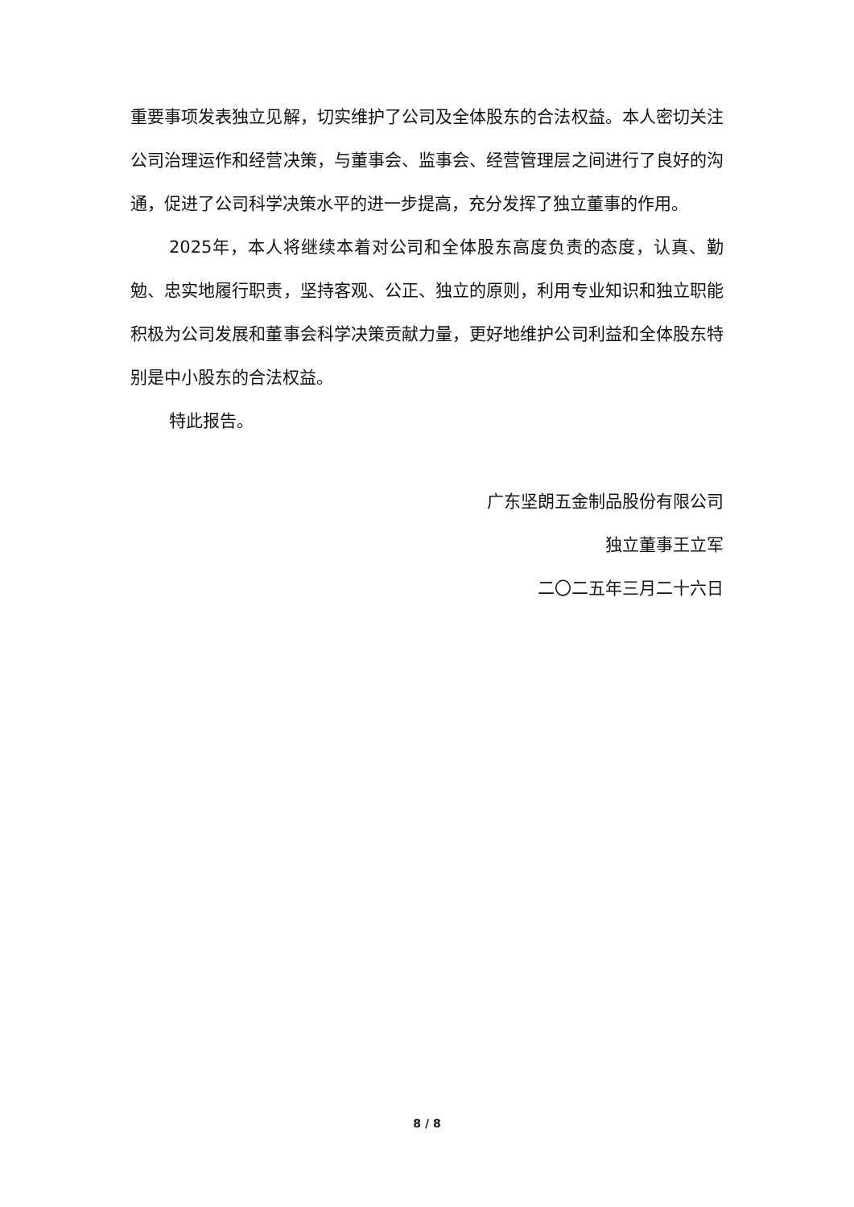重要事项发表独立见解，切实维护了公司及全体股东的合法权益。本人密切关注公司治理运作和经营决策，与董事会、监事会、经营管理层之间进行了良好的沟通，促进了公司科学决策水平的进一步提高，充分发挥了独立董事的作用。
2025年，本人将继续本着对公司和全体股东高度负责的态度，认真、勤勉、忠实地履行职责，坚持客观、公正、独立的原则，利用专业知识和独立职能积极为公司发展和董事会科学决策贡献力量，更好地维护公司利益和全体股东特别是中小股东的合法权益。
特此报告。
广东坚朗五金制品股份有限公司
独立董事王立军
二〇二五年三月二十六日
8 / 8